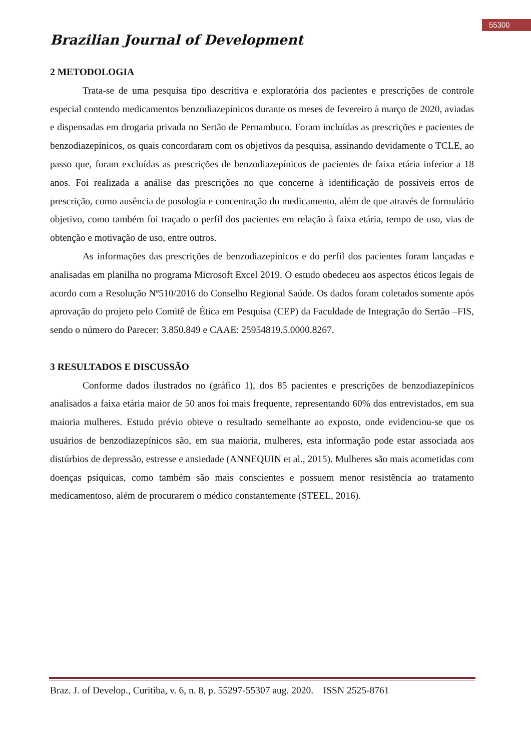55300
Brazilian Journal of Development
2 METODOLOGIA
Trata-se de uma pesquisa tipo descritiva e exploratória dos pacientes e prescrições de controle especial contendo medicamentos benzodiazepínicos durante os meses de fevereiro à março de 2020, aviadas e dispensadas em drogaria privada no Sertão de Pernambuco. Foram incluídas as prescrições e pacientes de benzodiazepínicos, os quais concordaram com os objetivos da pesquisa, assinando devidamente o TCLE, ao passo que, foram excluídas as prescrições de benzodiazepínicos de pacientes de faixa etária inferior a 18 anos. Foi realizada a análise das prescrições no que concerne à identificação de possíveis erros de prescrição, como ausência de posologia e concentração do medicamento, além de que através de formulário objetivo, como também foi traçado o perfil dos pacientes em relação à faixa etária, tempo de uso, vias de obtenção e motivação de uso, entre outros.
As informações das prescrições de benzodiazepínicos e do perfil dos pacientes foram lançadas e analisadas em planilha no programa Microsoft Excel 2019. O estudo obedeceu aos aspectos éticos legais de acordo com a Resolução Nº510/2016 do Conselho Regional Saúde. Os dados foram coletados somente após aprovação do projeto pelo Comitê de Ética em Pesquisa (CEP) da Faculdade de Integração do Sertão –FIS, sendo o número do Parecer: 3.850.849 e CAAE: 25954819.5.0000.8267.
3 RESULTADOS E DISCUSSÃO
Conforme dados ilustrados no (gráfico 1), dos 85 pacientes e prescrições de benzodiazepínicos analisados a faixa etária maior de 50 anos foi mais frequente, representando 60% dos entrevistados, em sua maioria mulheres. Estudo prévio obteve o resultado semelhante ao exposto, onde evidenciou-se que os usuários de benzodiazepínicos são, em sua maioria, mulheres, esta informação pode estar associada aos distúrbios de depressão, estresse e ansiedade (ANNEQUIN et al., 2015). Mulheres são mais acometidas com doenças psíquicas, como também são mais conscientes e possuem menor resistência ao tratamento medicamentoso, além de procurarem o médico constantemente (STEEL, 2016).
Braz. J. of Develop., Curitiba, v. 6, n. 8, p. 55297-55307 aug. 2020. ISSN 2525-8761